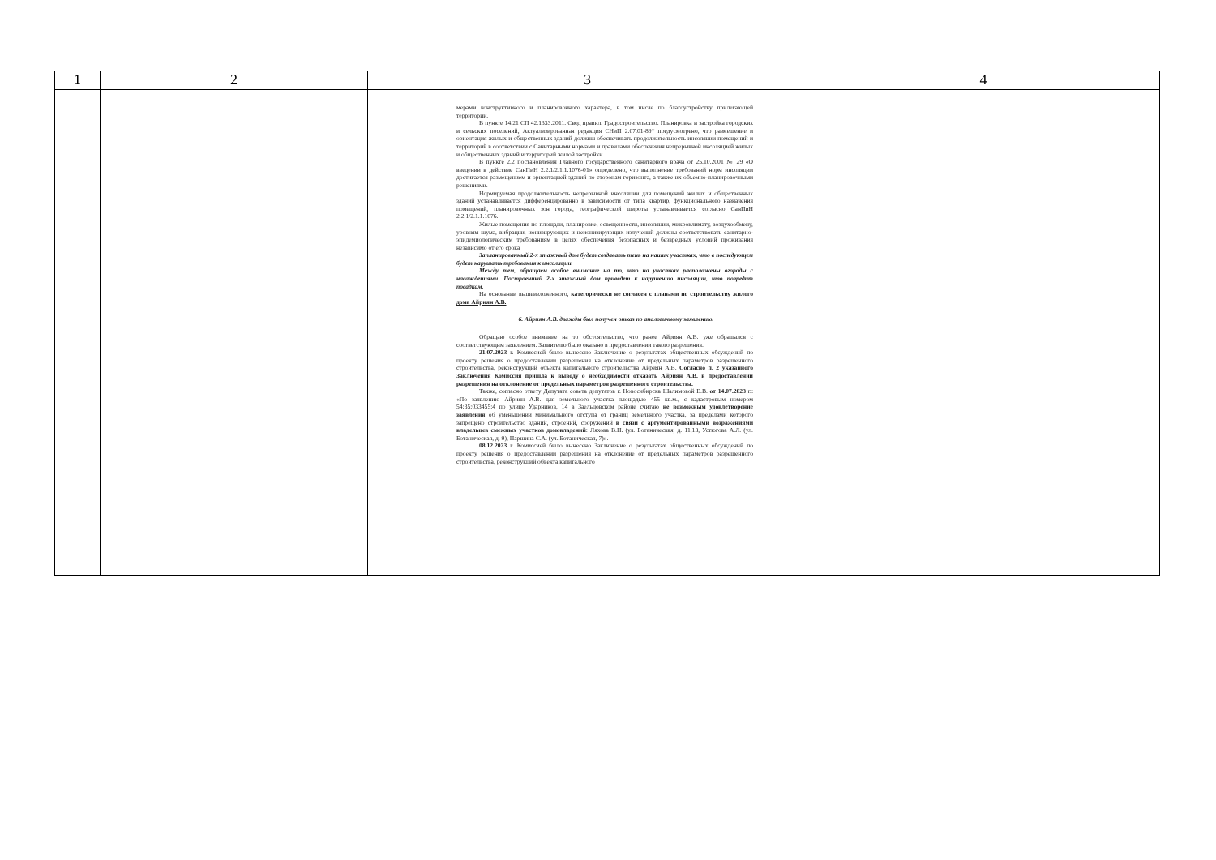| 1 | 2 | 3 | 4 |
| --- | --- | --- | --- |
| | | мерами конструктивного и планировочного характера, в том числе по благоустройству прилегающей территории. В пункте 14.21 СП 42.1333.2011. Свод правил. Градостроительство. Планировка и застройка городских и сельских поселений, Актуализированная редакция СНиП 2.07.01-89* предусмотрено, что размещение и ориентация жилых и общественных зданий должны обеспечивать продолжительность инсоляции помещений и территорий в соответствии с Санитарными нормами и правилами обеспечения непрерывной инсоляцией жилых и общественных зданий и территорий жилой застройки. В пункте 2.2 постановления Главного государственного санитарного врача от 25.10.2001 № 29 «О введении в действие СанПиН 2.2.1/2.1.1.1076-01» определено, что выполнение требований норм инсоляции достигается размещением и ориентацией зданий по сторонам горизонта, а также их объемно-планировочными решениями. Нормируемая продолжительность непрерывной инсоляции для помещений жилых и общественных зданий устанавливается дифференцированно в зависимости от типа квартир, функционального назначения помещений, планировочных зон города, географической широты устанавливается согласно СанПиН 2.2.1/2.1.1.1076. Жилые помещения по площади, планировке, освещенности, инсоляции, микроклимату, воздухообмену, уровням шума, вибрации, ионизирующих и неионизирующих излучений должны соответствовать санитарно-эпидемиологическим требованиям в целях обеспечения безопасных и безвредных условий проживания независимо от его срока Запланированный 2-х этажный дом будет создавать тень на наших участках, что в последующем будет нарушать требования к инсоляции. Между тем, обращаем особое внимание на то, что на участках расположены огороды с насаждениями. Построенный 2-х этажный дом приведет к нарушению инсоляции, что повредит посадкам. На основании вышеизложенного, категорически не согласен с планами по строительству жилого дома Айриян А.В. 6. Айриян А.В. дважды был получен отказ по аналогичному заявлению. Обращаю особое внимание на то обстоятельство, что ранее Айриян А.В. уже обращался с соответствующим заявлением. Заявителю было оказано в предоставлении такого разрешения. 21.07.2023 г. Комиссией было вынесено Заключение о результатах общественных обсуждений по проекту решения о предоставлении разрешения на отклонение от предельных параметров разрешенного строительства, реконструкций объекта капитального строительства Айриян А.В. Согласно п. 2 указанного Заключения Комиссия пришла к выводу о необходимости отказать Айриян А.В. в предоставлении разрешения на отклонение от предельных параметров разрешенного строительства. Также, согласно ответу Депутата совета депутатов г. Новосибирска Шалимовой Е.В. от 14.07.2023 г.: «По заявлению Айриян А.В. для земельного участка площадью 455 кв.м., с кадастровым номером 54:35:033455:4 по улице Ударников, 14 в Заельцовском районе считаю не возможным удовлетворение заявления об уменьшении минимального отступа от границ земельного участка, за пределами которого запрещено строительство зданий, строений, сооружений в связи с аргументированными возражениями владельцев смежных участков домовладений : Ляхова В.Н. (ул. Ботаническая, д. 11,13, Устюгова А.Л. (ул. Ботаническая, д. 9), Паршина С.А. (ул. Ботаническая, 7)». 08.12.2023 г. Комиссией было вынесено Заключение о результатах общественных обсуждений по проекту решения о предоставлении разрешения на отклонение от предельных параметров разрешенного строительства, реконструкций объекта капитального | |